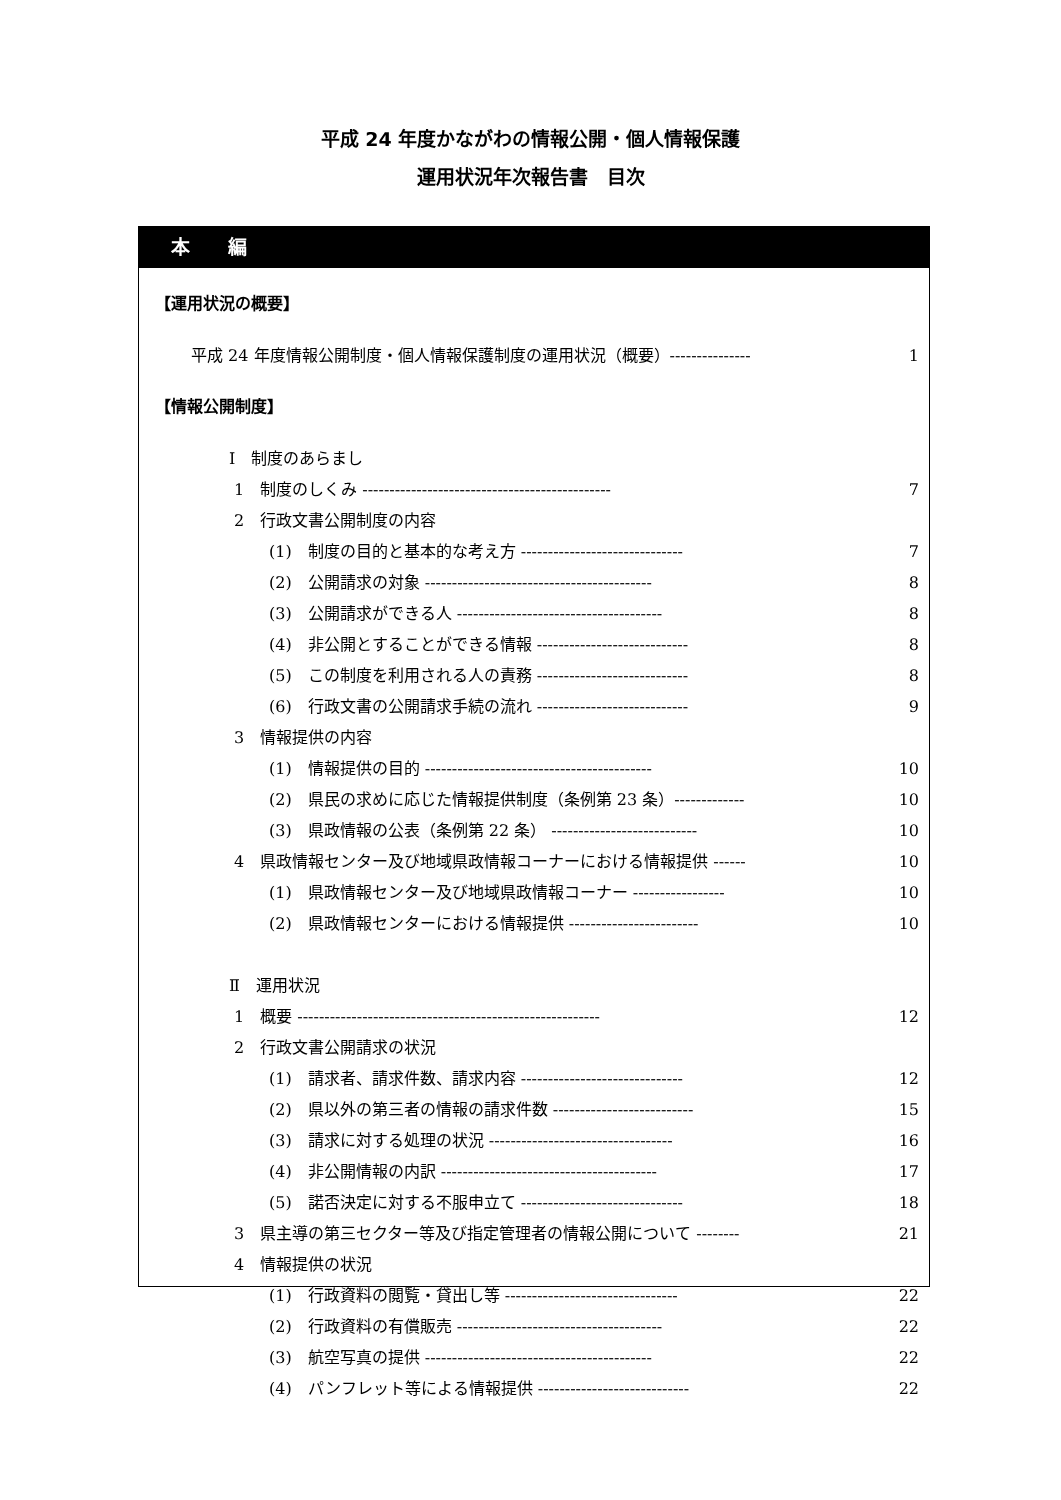平成 24 年度かながわの情報公開・個人情報保護
運用状況年次報告書　目次
本　　編
【運用状況の概要】
平成 24 年度情報公開制度・個人情報保護制度の運用状況（概要）--------------- 1
【情報公開制度】
Ⅰ　制度のあらまし
1　制度のしくみ ---------------------------------------------- 7
2　行政文書公開制度の内容
(1)　制度の目的と基本的な考え方 ------------------------------ 7
(2)　公開請求の対象 ------------------------------------------ 8
(3)　公開請求ができる人 -------------------------------------- 8
(4)　非公開とすることができる情報 ---------------------------- 8
(5)　この制度を利用される人の責務 ---------------------------- 8
(6)　行政文書の公開請求手続の流れ ---------------------------- 9
3　情報提供の内容
(1)　情報提供の目的 ------------------------------------------ 10
(2)　県民の求めに応じた情報提供制度（条例第 23 条）------------- 10
(3)　県政情報の公表（条例第 22 条） --------------------------- 10
4　県政情報センター及び地域県政情報コーナーにおける情報提供 ------ 10
(1)　県政情報センター及び地域県政情報コーナー ----------------- 10
(2)　県政情報センターにおける情報提供 ------------------------ 10
Ⅱ　運用状況
1　概要 -------------------------------------------------------- 12
2　行政文書公開請求の状況
(1)　請求者、請求件数、請求内容 ------------------------------ 12
(2)　県以外の第三者の情報の請求件数 -------------------------- 15
(3)　請求に対する処理の状況 ---------------------------------- 16
(4)　非公開情報の内訳 ---------------------------------------- 17
(5)　諾否決定に対する不服申立て ------------------------------ 18
3　県主導の第三セクター等及び指定管理者の情報公開について -------- 21
4　情報提供の状況
(1)　行政資料の閲覧・貸出し等 -------------------------------- 22
(2)　行政資料の有償販売 -------------------------------------- 22
(3)　航空写真の提供 ------------------------------------------ 22
(4)　パンフレット等による情報提供 ---------------------------- 22